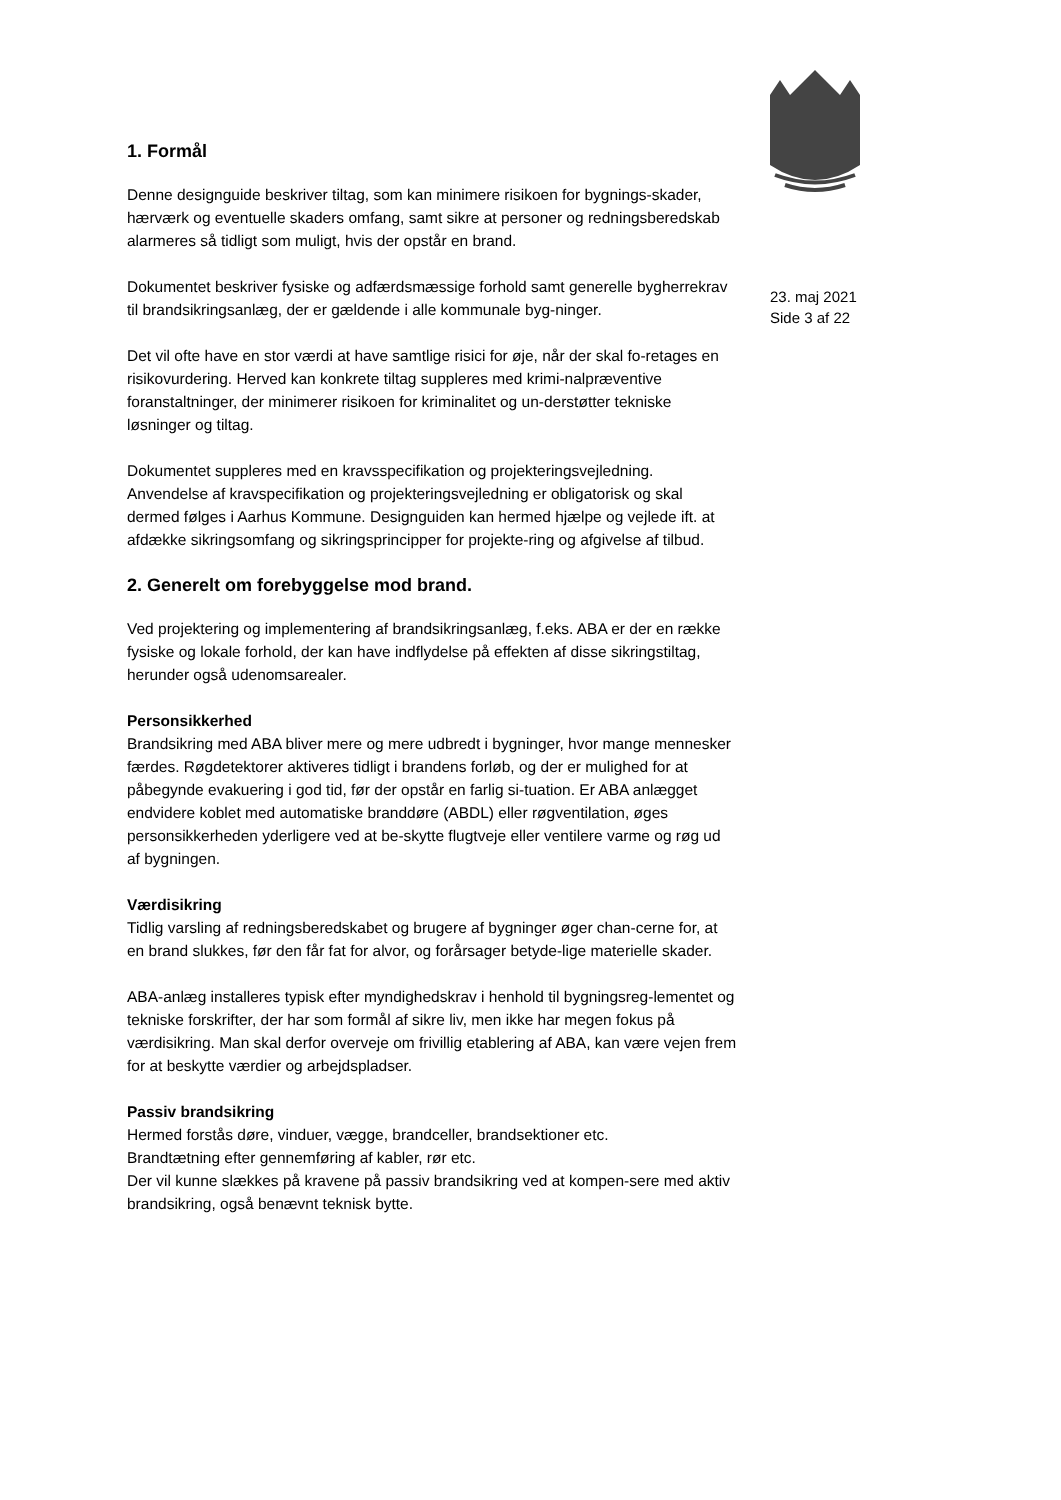23. maj 2021
Side 3 af 22
1. Formål
Denne designguide beskriver tiltag, som kan minimere risikoen for bygnings-skader, hærværk og eventuelle skaders omfang, samt sikre at personer og redningsberedskab alarmeres så tidligt som muligt, hvis der opstår en brand.
Dokumentet beskriver fysiske og adfærdsmæssige forhold samt generelle bygherrekrav til brandsikringsanlæg, der er gældende i alle kommunale byg-ninger.
Det vil ofte have en stor værdi at have samtlige risici for øje, når der skal fo-retages en risikovurdering. Herved kan konkrete tiltag suppleres med krimi-nalpræventive foranstaltninger, der minimerer risikoen for kriminalitet og un-derstøtter tekniske løsninger og tiltag.
Dokumentet suppleres med en kravsspecifikation og projekteringsvejledning. Anvendelse af kravspecifikation og projekteringsvejledning er obligatorisk og skal dermed følges i Aarhus Kommune. Designguiden kan hermed hjælpe og vejlede ift. at afdække sikringsomfang og sikringsprincipper for projekte-ring og afgivelse af tilbud.
2. Generelt om forebyggelse mod brand.
Ved projektering og implementering af brandsikringsanlæg, f.eks. ABA er der en række fysiske og lokale forhold, der kan have indflydelse på effekten af disse sikringstiltag, herunder også udenomsarealer.
Personsikkerhed
Brandsikring med ABA bliver mere og mere udbredt i bygninger, hvor mange mennesker færdes. Røgdetektorer aktiveres tidligt i brandens forløb, og der er mulighed for at påbegynde evakuering i god tid, før der opstår en farlig si-tuation. Er ABA anlægget endvidere koblet med automatiske branddøre (ABDL) eller røgventilation, øges personsikkerheden yderligere ved at be-skytte flugtveje eller ventilere varme og røg ud af bygningen.
Værdisikring
Tidlig varsling af redningsberedskabet og brugere af bygninger øger chan-cerne for, at en brand slukkes, før den får fat for alvor, og forårsager betyde-lige materielle skader.
ABA-anlæg installeres typisk efter myndighedskrav i henhold til bygningsreg-lementet og tekniske forskrifter, der har som formål af sikre liv, men ikke har megen fokus på værdisikring. Man skal derfor overveje om frivillig etablering af ABA, kan være vejen frem for at beskytte værdier og arbejdspladser.
Passiv brandsikring
Hermed forstås døre, vinduer, vægge, brandceller, brandsektioner etc.
Brandtætning efter gennemføring af kabler, rør etc.
Der vil kunne slækkes på kravene på passiv brandsikring ved at kompen-sere med aktiv brandsikring, også benævnt teknisk bytte.